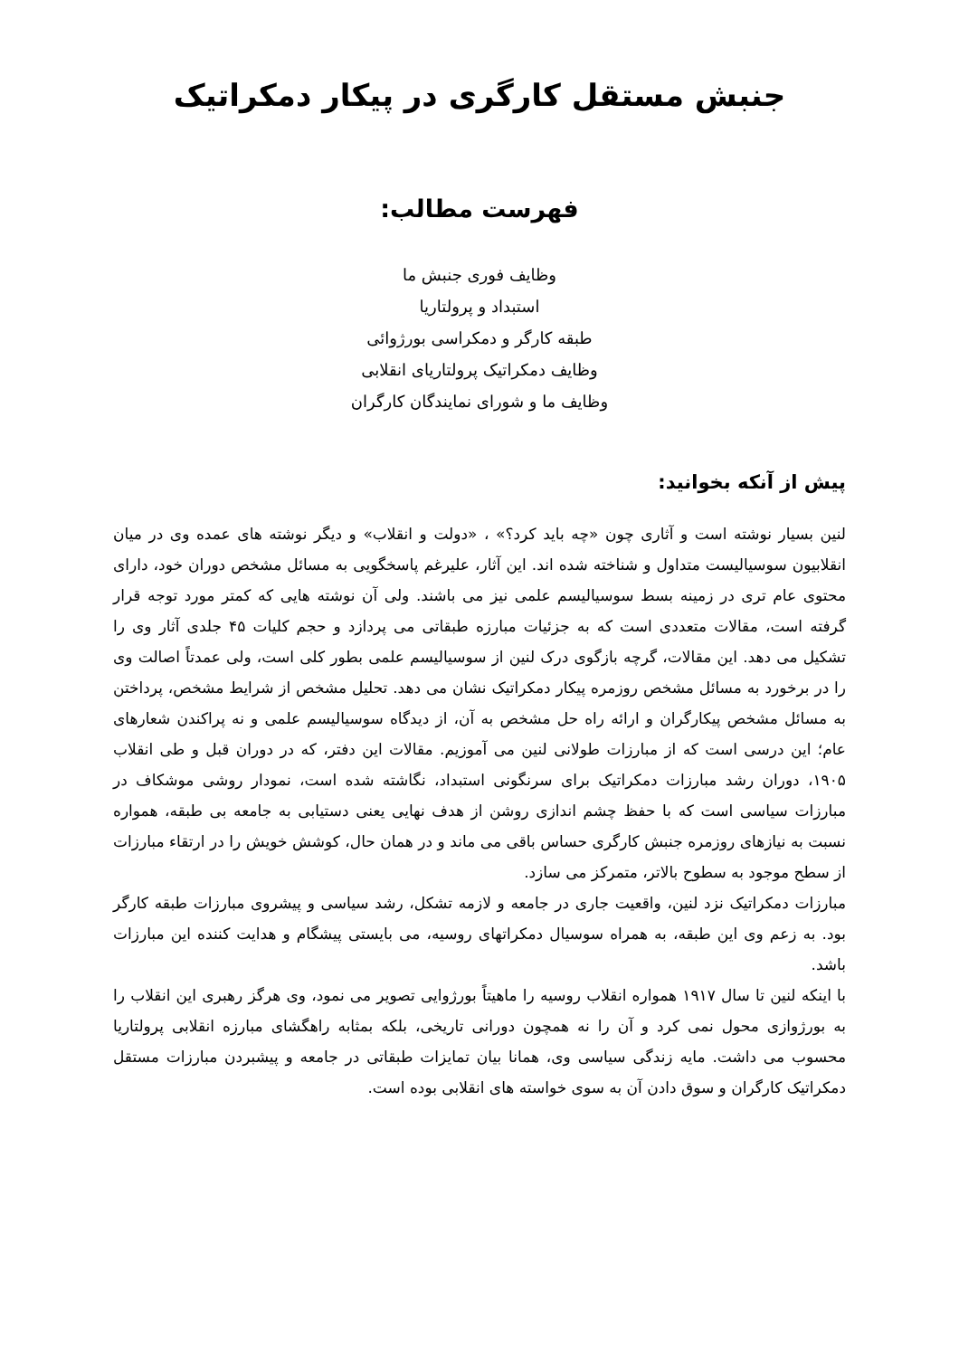جنبش مستقل کارگری در پیکار دمکراتیک
فهرست مطالب:
وظایف فوری جنبش ما
استبداد و پرولتاریا
طبقه کارگر و دمکراسی بورژوائی
وظایف دمکراتیک پرولتاریای انقلابی
وظایف ما و شورای نمایندگان کارگران
پیش از آنکه بخوانید:
لنین بسیار نوشته است و آثاری چون «چه باید کرد؟» ، «دولت و انقلاب» و دیگر نوشته های عمده وی در میان انقلابیون سوسیالیست متداول و شناخته شده اند. این آثار، علیرغم پاسخگویی به مسائل مشخص دوران خود، دارای محتوی عام تری در زمینه بسط سوسیالیسم علمی نیز می باشند. ولی آن نوشته هایی که کمتر مورد توجه قرار گرفته است، مقالات متعددی است که به جزئیات مبارزه طبقاتی می پردازد و حجم کلیات ۴۵ جلدی آثار وی را تشکیل می دهد. این مقالات، گرچه بازگوی درک لنین از سوسیالیسم علمی بطور کلی است، ولی عمدتاً اصالت وی را در برخورد به مسائل مشخص روزمره پیکار دمکراتیک نشان می دهد. تحلیل مشخص از شرایط مشخص، پرداختن به مسائل مشخص پیکارگران و ارائه راه حل مشخص به آن، از دیدگاه سوسیالیسم علمی و نه پراکندن شعارهای عام؛ این درسی است که از مبارزات طولانی لنین می آموزیم. مقالات این دفتر، که در دوران قبل و طی انقلاب ۱۹۰۵، دوران رشد مبارزات دمکراتیک برای سرنگونی استبداد، نگاشته شده است، نمودار روشی موشکاف در مبارزات سیاسی است که با حفظ چشم اندازی روشن از هدف نهایی یعنی دستیابی به جامعه بی طبقه، همواره نسبت به نیازهای روزمره جنبش کارگری حساس باقی می ماند و در همان حال، کوشش خویش را در ارتقاء مبارزات از سطح موجود به سطوح بالاتر، متمرکز می سازد.
مبارزات دمکراتیک نزد لنین، واقعیت جاری در جامعه و لازمه تشکل، رشد سیاسی و پیشروی مبارزات طبقه کارگر بود. به زعم وی این طبقه، به همراه سوسیال دمکراتهای روسیه، می بایستی پیشگام و هدایت کننده این مبارزات باشد.
با اینکه لنین تا سال ۱۹۱۷ همواره انقلاب روسیه را ماهیتاً بورژوایی تصویر می نمود، وی هرگز رهبری این انقلاب را به بورژوازی محول نمی کرد و آن را نه همچون دورانی تاریخی، بلکه بمثابه راهگشای مبارزه انقلابی پرولتاریا محسوب می داشت. مایه زندگی سیاسی وی، همانا بیان تمایزات طبقاتی در جامعه و پیشبردن مبارزات مستقل دمکراتیک کارگران و سوق دادن آن به سوی خواسته های انقلابی بوده است.